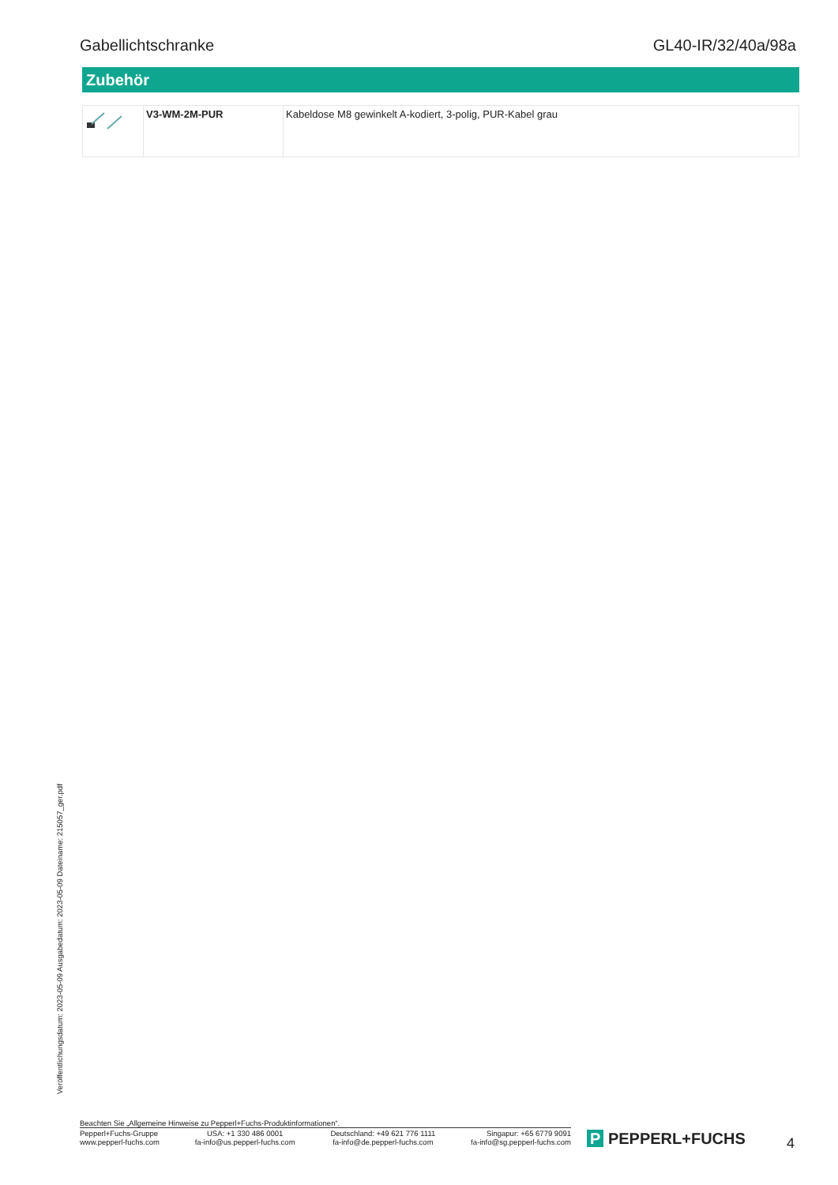Gabellichtschranke GL40-IR/32/40a/98a
Zubehör
| | V3-WM-2M-PUR | Kabeldose M8 gewinkelt A-kodiert, 3-polig, PUR-Kabel grau |
Veröffentlichungsdatum: 2023-05-09 Ausgabedatum: 2023-05-09 Dateiname: 215057_ger.pdf
Beachten Sie „Allgemeine Hinweise zu Pepperl+Fuchs-Produktinformationen“.
Pepperl+Fuchs-Gruppe
www.pepperl-fuchs.com
USA: +1 330 486 0001
fa-info@us.pepperl-fuchs.com
Deutschland: +49 621 776 1111
fa-info@de.pepperl-fuchs.com
Singapur: +65 6779 9091
fa-info@sg.pepperl-fuchs.com
P PEPPERL+FUCHS 4